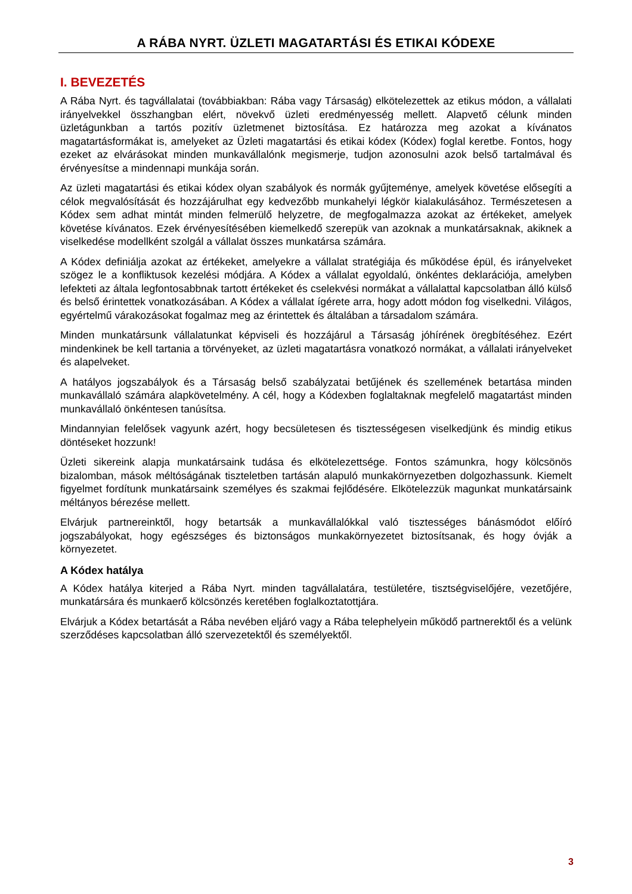A RÁBA NYRT. ÜZLETI MAGATARTÁSI ÉS ETIKAI KÓDEXE
I. BEVEZETÉS
A Rába Nyrt. és tagvállalatai (továbbiakban: Rába vagy Társaság) elkötelezettek az etikus módon, a vállalati irányelvekkel összhangban elért, növekvő üzleti eredményesség mellett. Alapvető célunk minden üzletágunkban a tartós pozitív üzletmenet biztosítása. Ez határozza meg azokat a kívánatos magatartásformákat is, amelyeket az Üzleti magatartási és etikai kódex (Kódex) foglal keretbe. Fontos, hogy ezeket az elvárásokat minden munkavállalónk megismerje, tudjon azonosulni azok belső tartalmával és érvényesítse a mindennapi munkája során.
Az üzleti magatartási és etikai kódex olyan szabályok és normák gyűjteménye, amelyek követése elősegíti a célok megvalósítását és hozzájárulhat egy kedvezőbb munkahelyi légkör kialakulásához. Természetesen a Kódex sem adhat mintát minden felmerülő helyzetre, de megfogalmazza azokat az értékeket, amelyek követése kívánatos. Ezek érvényesítésében kiemelkedő szerepük van azoknak a munkatársaknak, akiknek a viselkedése modellként szolgál a vállalat összes munkatársa számára.
A Kódex definiálja azokat az értékeket, amelyekre a vállalat stratégiája és működése épül, és irányelveket szögez le a konfliktusok kezelési módjára. A Kódex a vállalat egyoldalú, önkéntes deklarációja, amelyben lefekteti az általa legfontosabbnak tartott értékeket és cselekvési normákat a vállalattal kapcsolatban álló külső és belső érintettek vonatkozásában. A Kódex a vállalat ígérete arra, hogy adott módon fog viselkedni. Világos, egyértelmű várakozásokat fogalmaz meg az érintettek és általában a társadalom számára.
Minden munkatársunk vállalatunkat képviseli és hozzájárul a Társaság jóhírének öregbítéséhez. Ezért mindenkinek be kell tartania a törvényeket, az üzleti magatartásra vonatkozó normákat, a vállalati irányelveket és alapelveket.
A hatályos jogszabályok és a Társaság belső szabályzatai betűjének és szellemének betartása minden munkavállaló számára alapkövetelmény. A cél, hogy a Kódexben foglaltaknak megfelelő magatartást minden munkavállaló önkéntesen tanúsítsa.
Mindannyian felelősek vagyunk azért, hogy becsületesen és tisztességesen viselkedjünk és mindig etikus döntéseket hozzunk!
Üzleti sikereink alapja munkatársaink tudása és elkötelezettsége. Fontos számunkra, hogy kölcsönös bizalomban, mások méltóságának tiszteletben tartásán alapuló munkakörnyezetben dolgozhassunk. Kiemelt figyelmet fordítunk munkatársaink személyes és szakmai fejlődésére. Elkötelezzük magunkat munkatársaink méltányos bérezése mellett.
Elvárjuk partnereinktől, hogy betartsák a munkavállalókkal való tisztességes bánásmódot előíró jogszabályokat, hogy egészséges és biztonságos munkakörnyezetet biztosítsanak, és hogy óvják a környezetet.
A Kódex hatálya
A Kódex hatálya kiterjed a Rába Nyrt. minden tagvállalatára, testületére, tisztségviselőjére, vezetőjére, munkatársára és munkaerő kölcsönzés keretében foglalkoztatottjára.
Elvárjuk a Kódex betartását a Rába nevében eljáró vagy a Rába telephelyein működő partnerektől és a velünk szerződéses kapcsolatban álló szervezetektől és személyektől.
3